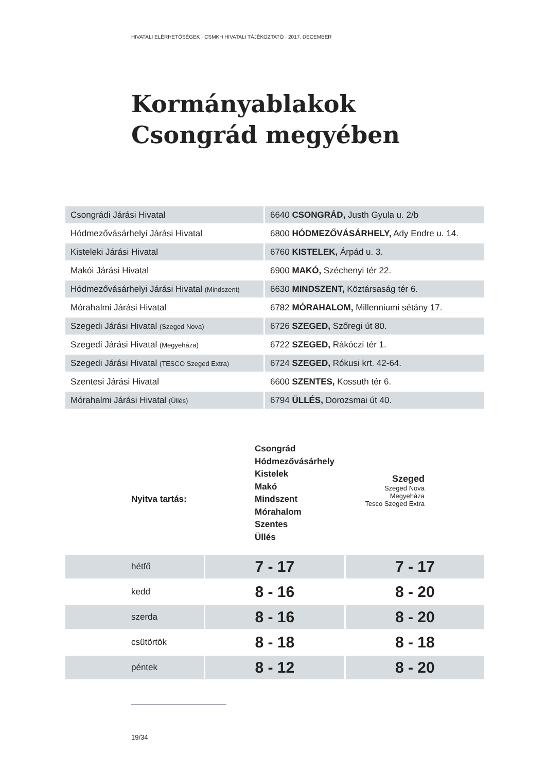HIVATALI ELÉRHETŐSÉGEK · CSMKH HIVATALI TÁJÉKOZTATÓ · 2017. DECEMBER
Kormányablakok
Csongrád megyében
| Csongrádi Járási Hivatal | 6640 CSONGRÁD, Justh Gyula u. 2/b |
| Hódmezővásárhelyi Járási Hivatal | 6800 HÓDMEZŐVÁSÁRHELY, Ady Endre u. 14. |
| Kisteleki Járási Hivatal | 6760 KISTELEK, Árpád u. 3. |
| Makói Járási Hivatal | 6900 MAKÓ, Széchenyi tér 22. |
| Hódmezővásárhelyi Járási Hivatal (Mindszent) | 6630 MINDSZENT, Köztársaság tér 6. |
| Mórahalmi Járási Hivatal | 6782 MÓRAHALOM, Millenniumi sétány 17. |
| Szegedi Járási Hivatal (Szeged Nova) | 6726 SZEGED, Szőregi út 80. |
| Szegedi Járási Hivatal (Megyeháza) | 6722 SZEGED, Rákóczi tér 1. |
| Szegedi Járási Hivatal (TESCO Szeged Extra) | 6724 SZEGED, Rókusi krt. 42-64. |
| Szentesi Járási Hivatal | 6600 SZENTES, Kossuth tér 6. |
| Mórahalmi Járási Hivatal (Üllés) | 6794 ÜLLÉS, Dorozsmai út 40. |
Nyitva tartás:
Csongrád
Hódmezővásárhely
Kistelek
Makó
Mindszent
Mórahalom
Szentes
Üllés
Szeged
Szeged Nova
Megyeháza
Tesco Szeged Extra
| hétfő | 7 - 17 | 7 - 17 |
| kedd | 8 - 16 | 8 - 20 |
| szerda | 8 - 16 | 8 - 20 |
| csütörtök | 8 - 18 | 8 - 18 |
| péntek | 8 - 12 | 8 - 20 |
19/34